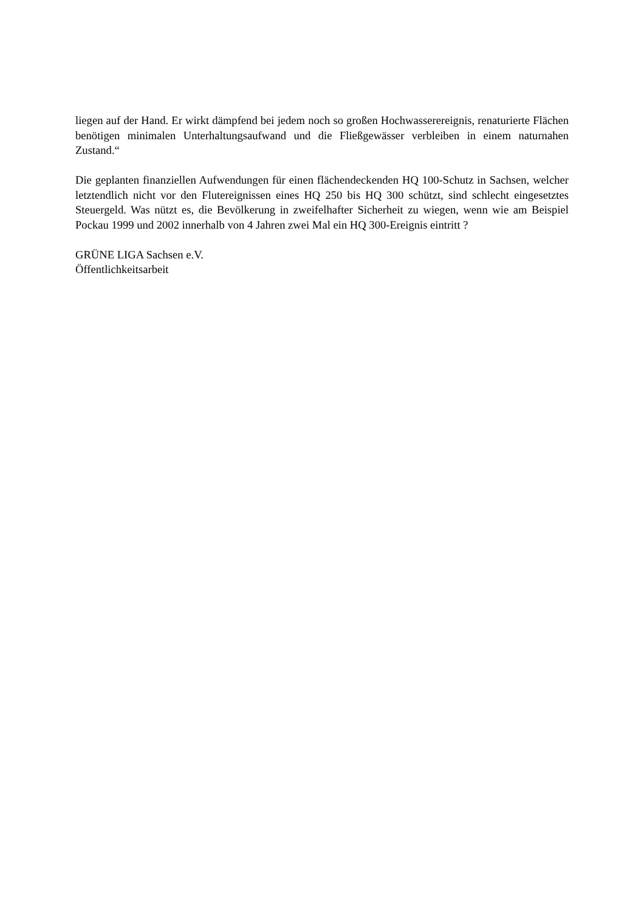liegen auf der Hand. Er wirkt dämpfend bei jedem noch so großen Hochwasserereignis, renaturierte Flächen benötigen minimalen Unterhaltungsaufwand und die Fließgewässer verbleiben in einem naturnahen Zustand.“
Die geplanten finanziellen Aufwendungen für einen flächendeckenden HQ 100-Schutz in Sachsen, welcher letztendlich nicht vor den Flutereignissen eines HQ 250 bis HQ 300 schützt, sind schlecht eingesetztes Steuergeld. Was nützt es, die Bevölkerung in zweifelhafter Sicherheit zu wiegen, wenn wie am Beispiel Pockau 1999 und 2002 innerhalb von 4 Jahren zwei Mal ein HQ 300-Ereignis eintritt ?
GRÜNE LIGA Sachsen e.V.
Öffentlichkeitsarbeit